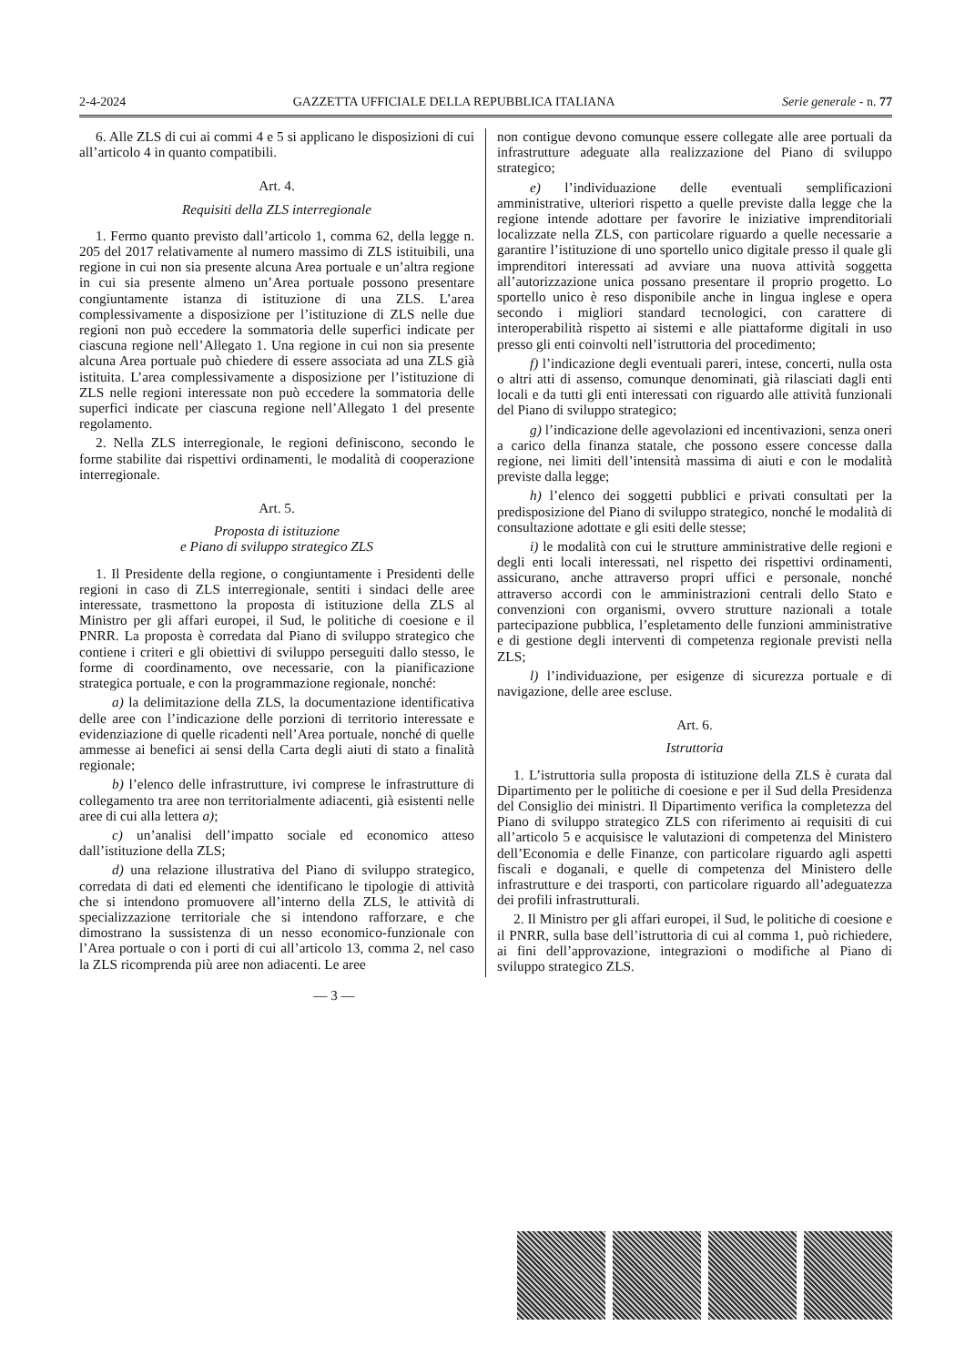2-4-2024 GAZZETTA UFFICIALE DELLA REPUBBLICA ITALIANA Serie generale - n. 77
6. Alle ZLS di cui ai commi 4 e 5 si applicano le disposizioni di cui all’articolo 4 in quanto compatibili.
Art. 4.
Requisiti della ZLS interregionale
1. Fermo quanto previsto dall’articolo 1, comma 62, della legge n. 205 del 2017 relativamente al numero massimo di ZLS istituibili, una regione in cui non sia presente alcuna Area portuale e un’altra regione in cui sia presente almeno un’Area portuale possono presentare congiuntamente istanza di istituzione di una ZLS. L’area complessivamente a disposizione per l’istituzione di ZLS nelle due regioni non può eccedere la sommatoria delle superfici indicate per ciascuna regione nell’Allegato 1. Una regione in cui non sia presente alcuna Area portuale può chiedere di essere associata ad una ZLS già istituita. L’area complessivamente a disposizione per l’istituzione di ZLS nelle regioni interessate non può eccedere la sommatoria delle superfici indicate per ciascuna regione nell’Allegato 1 del presente regolamento.
2. Nella ZLS interregionale, le regioni definiscono, secondo le forme stabilite dai rispettivi ordinamenti, le modalità di cooperazione interregionale.
Art. 5.
Proposta di istituzione
e Piano di sviluppo strategico ZLS
1. Il Presidente della regione, o congiuntamente i Presidenti delle regioni in caso di ZLS interregionale, sentiti i sindaci delle aree interessate, trasmettono la proposta di istituzione della ZLS al Ministro per gli affari europei, il Sud, le politiche di coesione e il PNRR. La proposta è corredata dal Piano di sviluppo strategico che contiene i criteri e gli obiettivi di sviluppo perseguiti dallo stesso, le forme di coordinamento, ove necessarie, con la pianificazione strategica portuale, e con la programmazione regionale, nonché:
a) la delimitazione della ZLS, la documentazione identificativa delle aree con l’indicazione delle porzioni di territorio interessate e evidenziazione di quelle ricadenti nell’Area portuale, nonché di quelle ammesse ai benefici ai sensi della Carta degli aiuti di stato a finalità regionale;
b) l’elenco delle infrastrutture, ivi comprese le infrastrutture di collegamento tra aree non territorialmente adiacenti, già esistenti nelle aree di cui alla lettera a);
c) un’analisi dell’impatto sociale ed economico atteso dall’istituzione della ZLS;
d) una relazione illustrativa del Piano di sviluppo strategico, corredata di dati ed elementi che identificano le tipologie di attività che si intendono promuovere all’interno della ZLS, le attività di specializzazione territoriale che si intendono rafforzare, e che dimostrano la sussistenza di un nesso economico-funzionale con l’Area portuale o con i porti di cui all’articolo 13, comma 2, nel caso la ZLS ricomprenda più aree non adiacenti. Le aree
non contigue devono comunque essere collegate alle aree portuali da infrastrutture adeguate alla realizzazione del Piano di sviluppo strategico;
e) l’individuazione delle eventuali semplificazioni amministrative, ulteriori rispetto a quelle previste dalla legge che la regione intende adottare per favorire le iniziative imprenditoriali localizzate nella ZLS, con particolare riguardo a quelle necessarie a garantire l’istituzione di uno sportello unico digitale presso il quale gli imprenditori interessati ad avviare una nuova attività soggetta all’autorizzazione unica possano presentare il proprio progetto. Lo sportello unico è reso disponibile anche in lingua inglese e opera secondo i migliori standard tecnologici, con carattere di interoperabilità rispetto ai sistemi e alle piattaforme digitali in uso presso gli enti coinvolti nell’istruttoria del procedimento;
f) l’indicazione degli eventuali pareri, intese, concerti, nulla osta o altri atti di assenso, comunque denominati, già rilasciati dagli enti locali e da tutti gli enti interessati con riguardo alle attività funzionali del Piano di sviluppo strategico;
g) l’indicazione delle agevolazioni ed incentivazioni, senza oneri a carico della finanza statale, che possono essere concesse dalla regione, nei limiti dell’intensità massima di aiuti e con le modalità previste dalla legge;
h) l’elenco dei soggetti pubblici e privati consultati per la predisposizione del Piano di sviluppo strategico, nonché le modalità di consultazione adottate e gli esiti delle stesse;
i) le modalità con cui le strutture amministrative delle regioni e degli enti locali interessati, nel rispetto dei rispettivi ordinamenti, assicurano, anche attraverso propri uffici e personale, nonché attraverso accordi con le amministrazioni centrali dello Stato e convenzioni con organismi, ovvero strutture nazionali a totale partecipazione pubblica, l’espletamento delle funzioni amministrative e di gestione degli interventi di competenza regionale previsti nella ZLS;
l) l’individuazione, per esigenze di sicurezza portuale e di navigazione, delle aree escluse.
Art. 6.
Istruttoria
1. L’istruttoria sulla proposta di istituzione della ZLS è curata dal Dipartimento per le politiche di coesione e per il Sud della Presidenza del Consiglio dei ministri. Il Dipartimento verifica la completezza del Piano di sviluppo strategico ZLS con riferimento ai requisiti di cui all’articolo 5 e acquisisce le valutazioni di competenza del Ministero dell’Economia e delle Finanze, con particolare riguardo agli aspetti fiscali e doganali, e quelle di competenza del Ministero delle infrastrutture e dei trasporti, con particolare riguardo all’adeguatezza dei profili infrastrutturali.
2. Il Ministro per gli affari europei, il Sud, le politiche di coesione e il PNRR, sulla base dell’istruttoria di cui al comma 1, può richiedere, ai fini dell’approvazione, integrazioni o modifiche al Piano di sviluppo strategico ZLS.
— 3 —